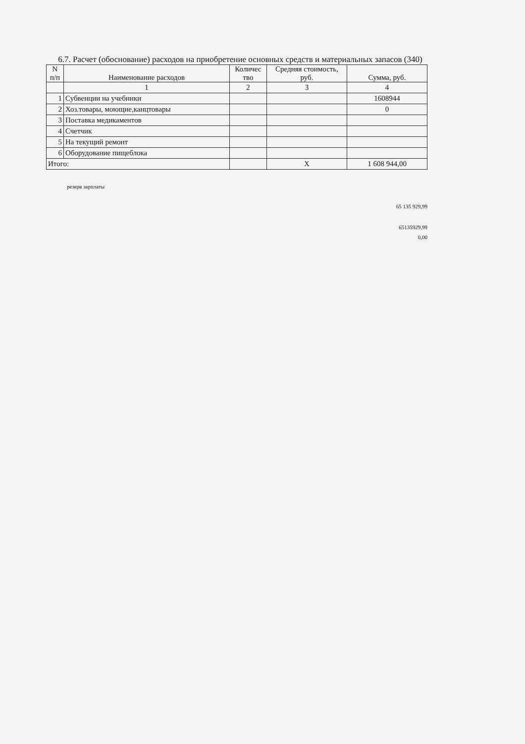6.7. Расчет (обоснование) расходов на приобретение основных средств и материальных запасов (340)
| N п/п | Наименование расходов | Количес тво | Средняя стоимость, руб. | Сумма, руб. |
| --- | --- | --- | --- | --- |
| | 1 | 2 | 3 | 4 |
| 1 | Субвенции на учебники | | | 1608944 |
| 2 | Хоз.товары, моющие,канцтовары | | | 0 |
| 3 | Поставка медикаментов | | | |
| 4 | Счетчик | | | |
| 5 | На текущий ремонт | | | |
| 6 | Оборудование пищеблока | | | |
| Итого: | | | Х | 1 608 944,00 |
резерв зарплаты
65 135 929,99
65135929,99
0,00